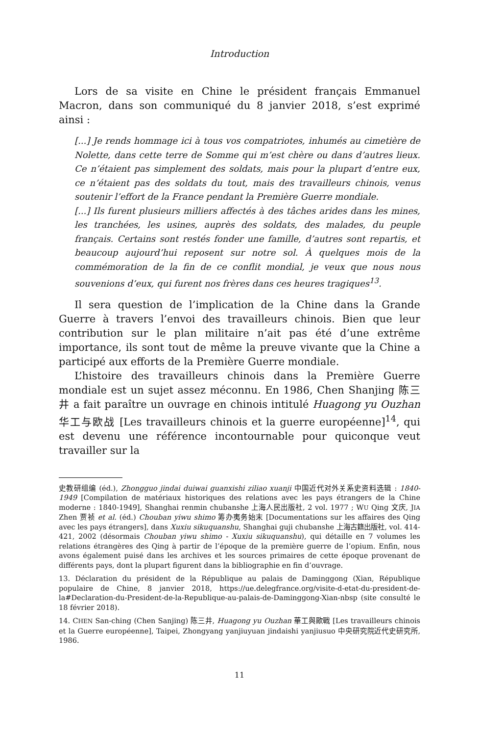Introduction
Lors de sa visite en Chine le président français Emmanuel Macron, dans son communiqué du 8 janvier 2018, s’est exprimé ainsi :
[...] Je rends hommage ici à tous vos compatriotes, inhumés au cimetière de Nolette, dans cette terre de Somme qui m’est chère ou dans d’autres lieux. Ce n’étaient pas simplement des soldats, mais pour la plupart d’entre eux, ce n’étaient pas des soldats du tout, mais des travailleurs chinois, venus soutenir l’effort de la France pendant la Première Guerre mondiale.
[...] Ils furent plusieurs milliers affectés à des tâches arides dans les mines, les tranchées, les usines, auprès des soldats, des malades, du peuple français. Certains sont restés fonder une famille, d’autres sont repartis, et beaucoup aujourd’hui reposent sur notre sol. À quelques mois de la commémoration de la fin de ce conflit mondial, je veux que nous nous souvenions d’eux, qui furent nos frères dans ces heures tragiques<sup>13</sup>.
Il sera question de l’implication de la Chine dans la Grande Guerre à travers l’envoi des travailleurs chinois. Bien que leur contribution sur le plan militaire n’ait pas été d’une extrême importance, ils sont tout de même la preuve vivante que la Chine a participé aux efforts de la Première Guerre mondiale.
L’histoire des travailleurs chinois dans la Première Guerre mondiale est un sujet assez méconnu. En 1986, Chen Shanjing 陈三井 a fait paraître un ouvrage en chinois intitulé Huagong yu Ouzhan 华工与欧战 [Les travailleurs chinois et la guerre européenne]<sup>14</sup>, qui est devenu une référence incontournable pour quiconque veut travailler sur la
史教研组编 (éd.), Zhongguo jindai duiwai guanxishi ziliao xuanji 中国近代对外关系史资料选辑 : 1840-1949 [Compilation de matériaux historiques des relations avec les pays étrangers de la Chine moderne : 1840-1949], Shanghai renmin chubanshe 上海人民出版社, 2 vol. 1977 ; WU Qing 文庆, JIA Zhen 贾祯 et al. (éd.) Chouban yiwu shimo 筹办夷务始末 [Documentations sur les affaires des Qing avec les pays étrangers], dans Xuxiu sikuquanshu, Shanghai guji chubanshe 上海古籍出版社, vol. 414-421, 2002 (désormais Chouban yiwu shimo - Xuxiu sikuquanshu), qui détaille en 7 volumes les relations étrangères des Qing à partir de l’époque de la première guerre de l’opium. Enfin, nous avons également puisé dans les archives et les sources primaires de cette époque provenant de différents pays, dont la plupart figurent dans la bibliographie en fin d’ouvrage.
13. Déclaration du président de la République au palais de Daminggong (Xian, République populaire de Chine, 8 janvier 2018, https://ue.delegfrance.org/visite-d-etat-du-president-de-la#Declaration-du-President-de-la-Republique-au-palais-de-Daminggong-Xian-nbsp (site consulté le 18 février 2018).
14. CHEN San-ching (Chen Sanjing) 陈三井, Huagong yu Ouzhan 華工與歐戰 [Les travailleurs chinois et la Guerre européenne], Taipei, Zhongyang yanjiuyuan jindaishi yanjiusuo 中央研究院近代史研究所, 1986.
11